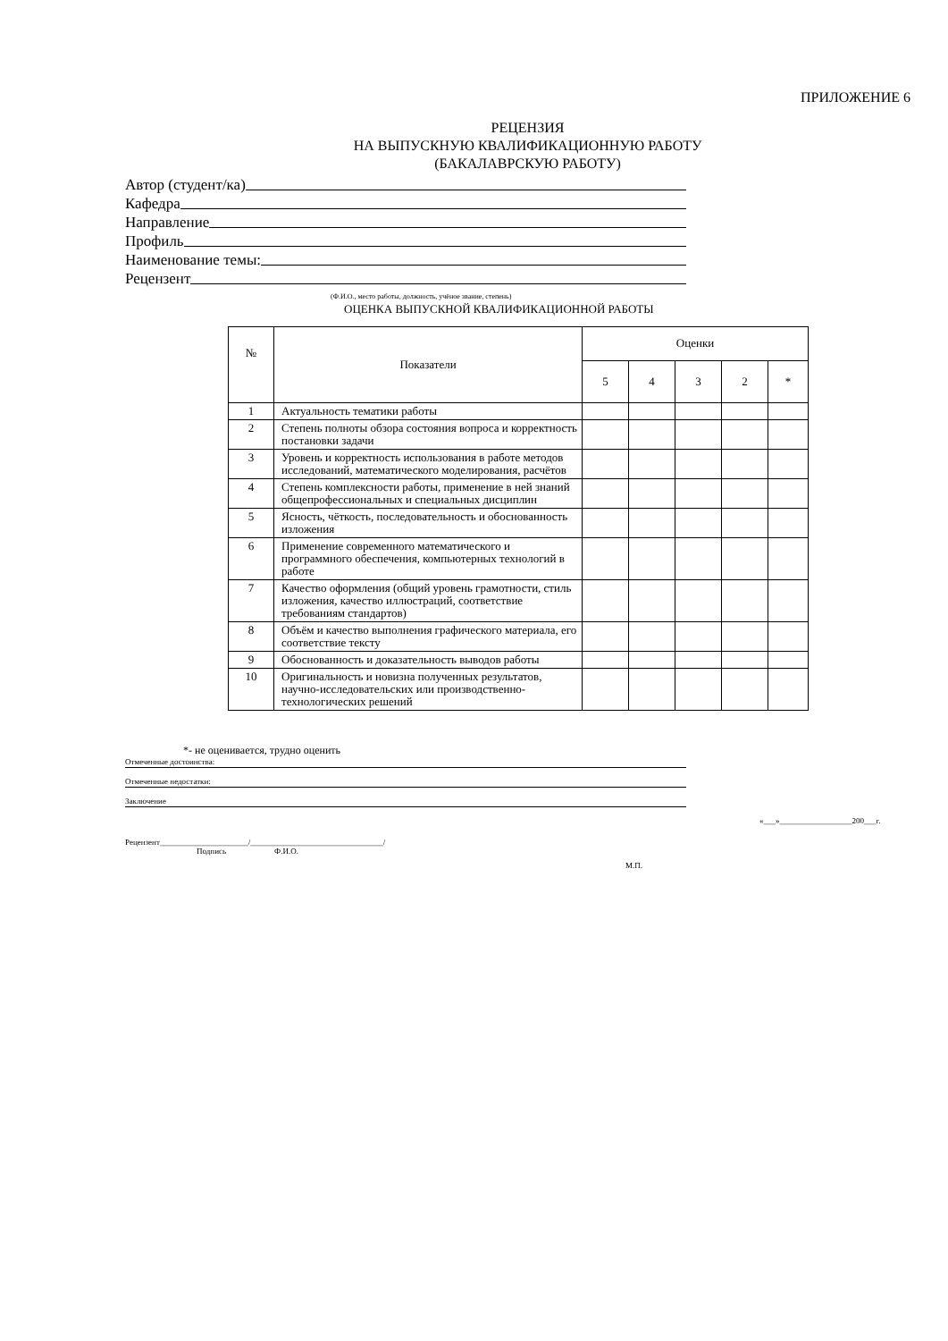ПРИЛОЖЕНИЕ 6
РЕЦЕНЗИЯ
НА ВЫПУСКНУЮ КВАЛИФИКАЦИОННУЮ РАБОТУ
(БАКАЛАВРСКУЮ РАБОТУ)
Автор (студент/ка)
Кафедра
Направление
Профиль
Наименование темы:
Рецензент
(Ф.И.О., место работы, должность, учёное звание, степень)
ОЦЕНКА ВЫПУСКНОЙ КВАЛИФИКАЦИОННОЙ РАБОТЫ
| № | Показатели | Оценки | | | | |
| --- | --- | --- | --- | --- | --- | --- |
| | | 5 | 4 | 3 | 2 | * |
| 1 | Актуальность тематики работы | | | | | |
| 2 | Степень полноты обзора состояния вопроса и корректность постановки задачи | | | | | |
| 3 | Уровень и корректность использования в работе методов исследований, математического моделирования, расчётов | | | | | |
| 4 | Степень комплексности работы, применение в ней знаний общепрофессиональных и специальных дисциплин | | | | | |
| 5 | Ясность, чёткость, последовательность и обоснованность изложения | | | | | |
| 6 | Применение современного математического и программного обеспечения, компьютерных технологий в работе | | | | | |
| 7 | Качество оформления (общий уровень грамотности, стиль изложения, качество иллюстраций, соответствие требованиям стандартов) | | | | | |
| 8 | Объём и качество выполнения графического материала, его соответствие тексту | | | | | |
| 9 | Обоснованность и доказательность выводов работы | | | | | |
| 10 | Оригинальность и новизна полученных результатов, научно-исследовательских или производственно-технологических решений | | | | | |
*- не оценивается, трудно оценить
Отмеченные достоинства:
Отмеченные недостатки:
Заключение
«___»__________________200___г.
Рецензент______________________/_________________________________/
Подпись Ф.И.О.
М.П.